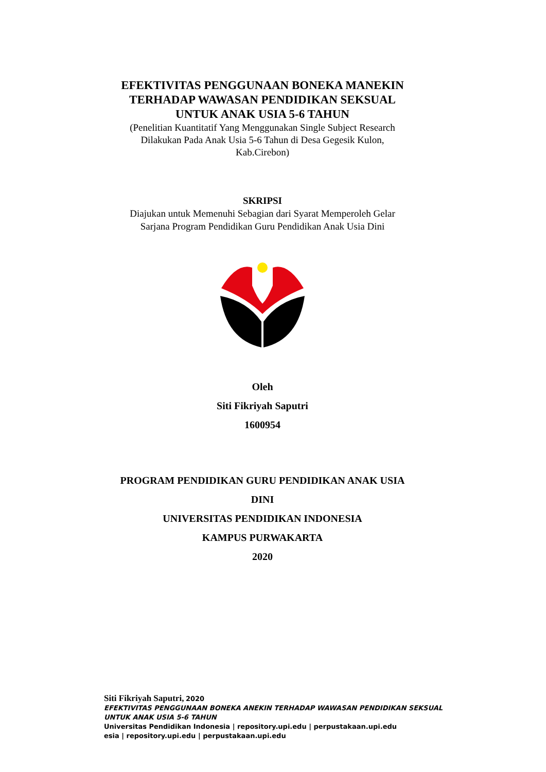EFEKTIVITAS PENGGUNAAN BONEKA MANEKIN
TERHADAP WAWASAN PENDIDIKAN SEKSUAL
UNTUK ANAK USIA 5-6 TAHUN
(Penelitian Kuantitatif Yang Menggunakan Single Subject Research
Dilakukan Pada Anak Usia 5-6 Tahun di Desa Gegesik Kulon,
Kab.Cirebon)
SKRIPSI
Diajukan untuk Memenuhi Sebagian dari Syarat Memperoleh Gelar
Sarjana Program Pendidikan Guru Pendidikan Anak Usia Dini
Oleh
Siti Fikriyah Saputri
1600954
PROGRAM PENDIDIKAN GURU PENDIDIKAN ANAK USIA
DINI
UNIVERSITAS PENDIDIKAN INDONESIA
KAMPUS PURWAKARTA
2020
Siti Fikriyah Saputri, 2020
EFEKTIVITAS PENGGUNAAN BONEKA ANEKIN TERHADAP WAWASAN PENDIDIKAN SEKSUAL
UNTUK ANAK USIA 5-6 TAHUN
Universitas Pendidikan Indonesia | repository.upi.edu | perpustakaan.upi.edu
esia | repository.upi.edu | perpustakaan.upi.edu